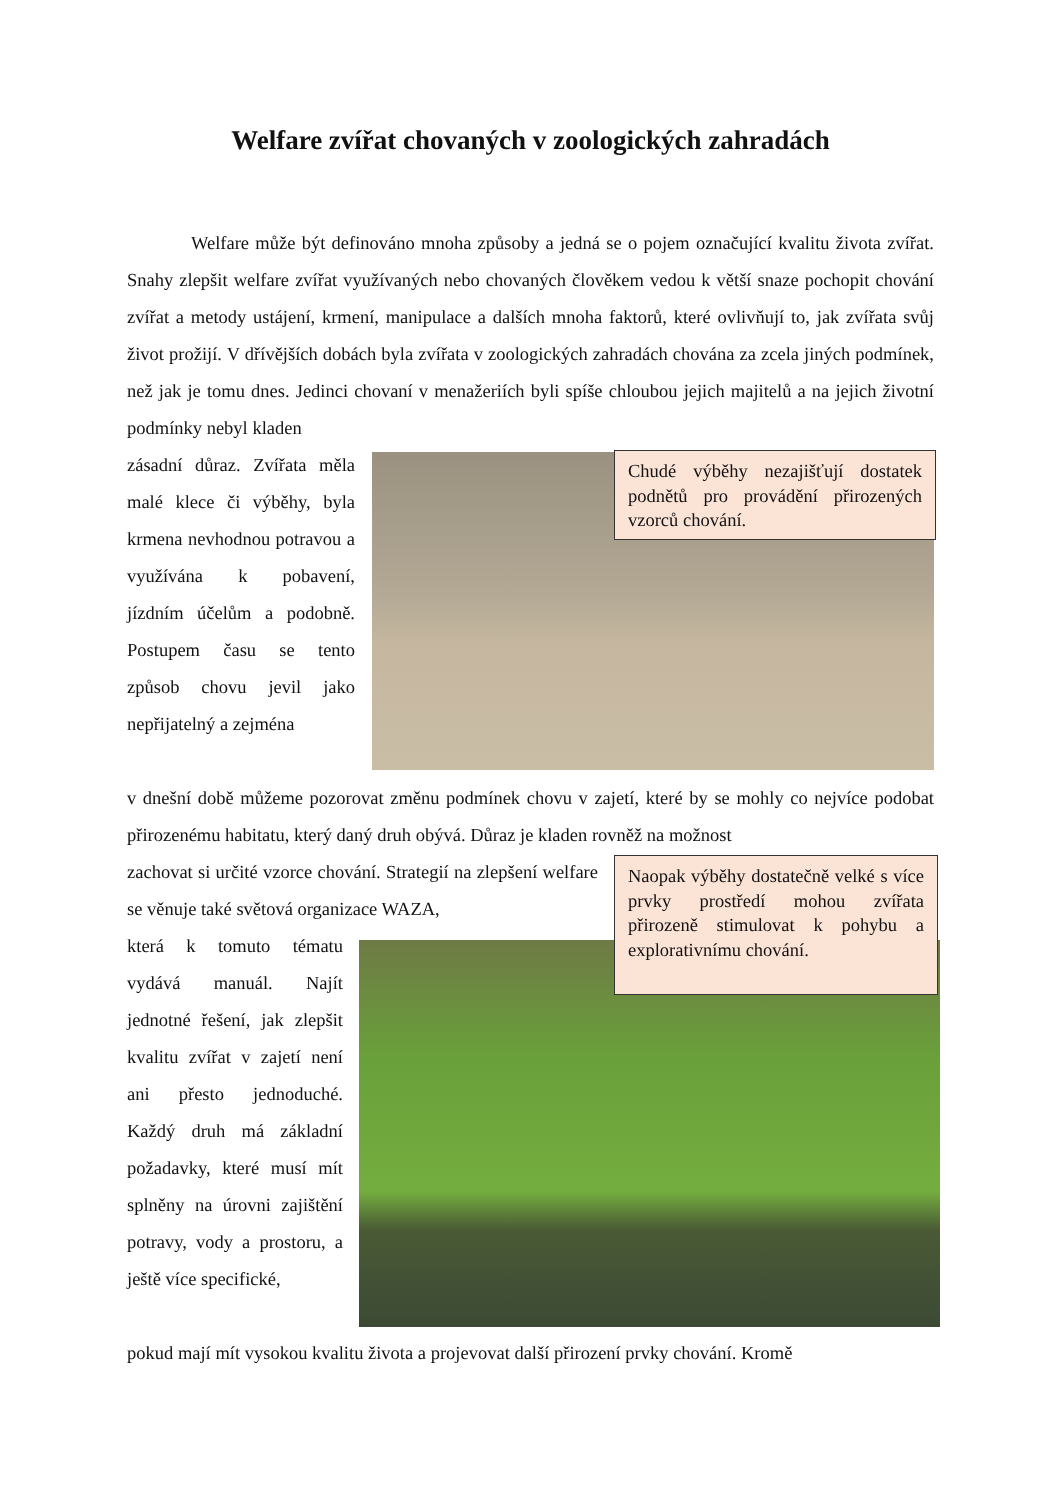Welfare zvířat chovaných v zoologických zahradách
Welfare může být definováno mnoha způsoby a jedná se o pojem označující kvalitu života zvířat. Snahy zlepšit welfare zvířat využívaných nebo chovaných člověkem vedou k větší snaze pochopit chování zvířat a metody ustájení, krmení, manipulace a dalších mnoha faktorů, které ovlivňují to, jak zvířata svůj život prožijí. V dřívějších dobách byla zvířata v zoologických zahradách chována za zcela jiných podmínek, než jak je tomu dnes. Jedinci chovaní v menažeriích byli spíše chloubou jejich majitelů a na jejich životní podmínky nebyl kladen
zásadní důraz. Zvířata měla malé klece či výběhy, byla krmena nevhodnou potravou a využívána k pobavení, jízdním účelům a podobně. Postupem času se tento způsob chovu jevil jako nepřijatelný a zejména
Chudé výběhy nezajišťují dostatek podnětů pro provádění přirozených vzorců chování.
v dnešní době můžeme pozorovat změnu podmínek chovu v zajetí, které by se mohly co nejvíce podobat přirozenému habitatu, který daný druh obývá. Důraz je kladen rovněž na možnost
zachovat si určité vzorce chování. Strategií na zlepšení welfare se věnuje také světová organizace WAZA,
která k tomuto tématu vydává manuál. Najít jednotné řešení, jak zlepšit kvalitu zvířat v zajetí není ani přesto jednoduché. Každý druh má základní požadavky, které musí mít splněny na úrovni zajištění potravy, vody a prostoru, a ještě více specifické,
Naopak výběhy dostatečně velké s více prvky prostředí mohou zvířata přirozeně stimulovat k pohybu a explorativnímu chování.
pokud mají mít vysokou kvalitu života a projevovat další přirození prvky chování. Kromě